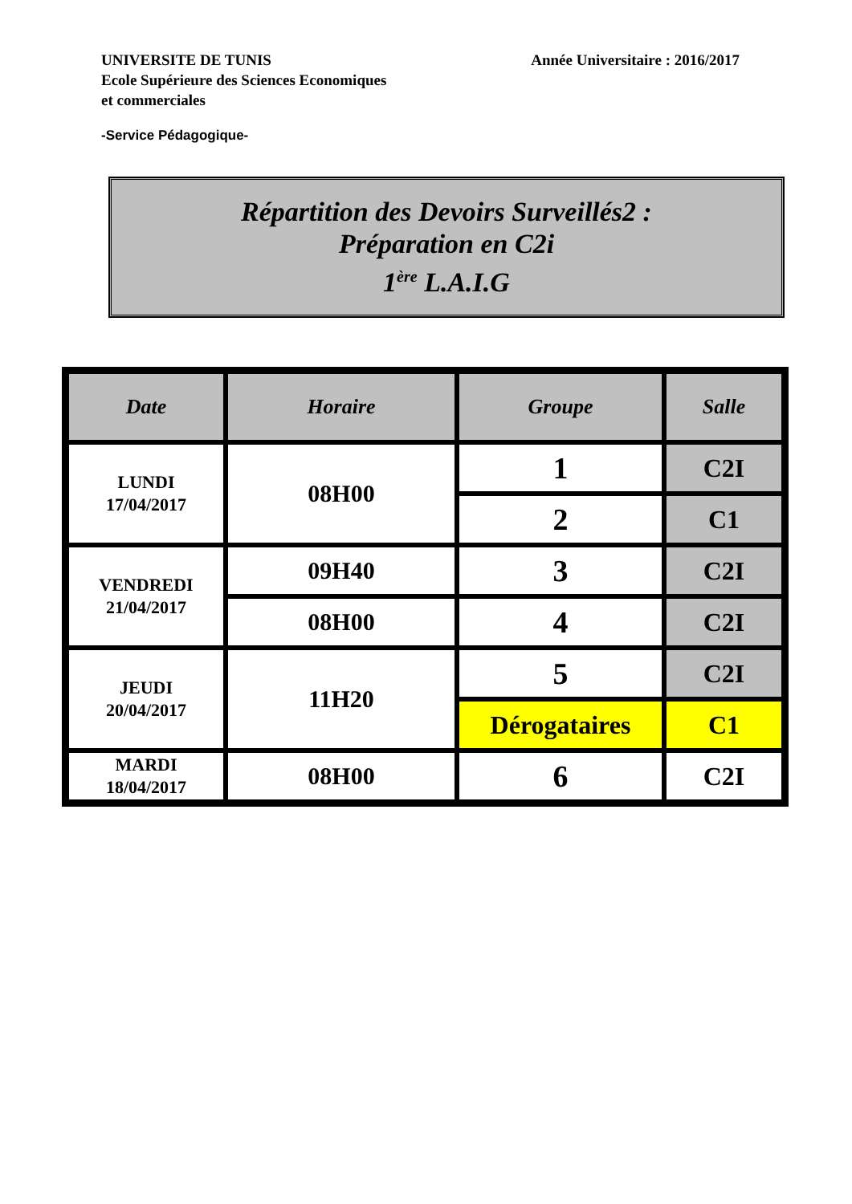UNIVERSITE DE TUNIS
Ecole Supérieure des Sciences Economiques
et commerciales
Année Universitaire : 2016/2017
-Service Pédagogique-
Répartition des Devoirs Surveillés2 :
Préparation en C2i
1<sup>ère</sup> L.A.I.G
| Date | Horaire | Groupe | Salle |
| --- | --- | --- | --- |
| LUNDI 17/04/2017 | 08H00 | 1 | C2I |
| | | 2 | C1 |
| VENDREDI 21/04/2017 | 09H40 | 3 | C2I |
| | 08H00 | 4 | C2I |
| JEUDI 20/04/2017 | 11H20 | 5 | C2I |
| | | Dérogataires | C1 |
| MARDI 18/04/2017 | 08H00 | 6 | C2I |